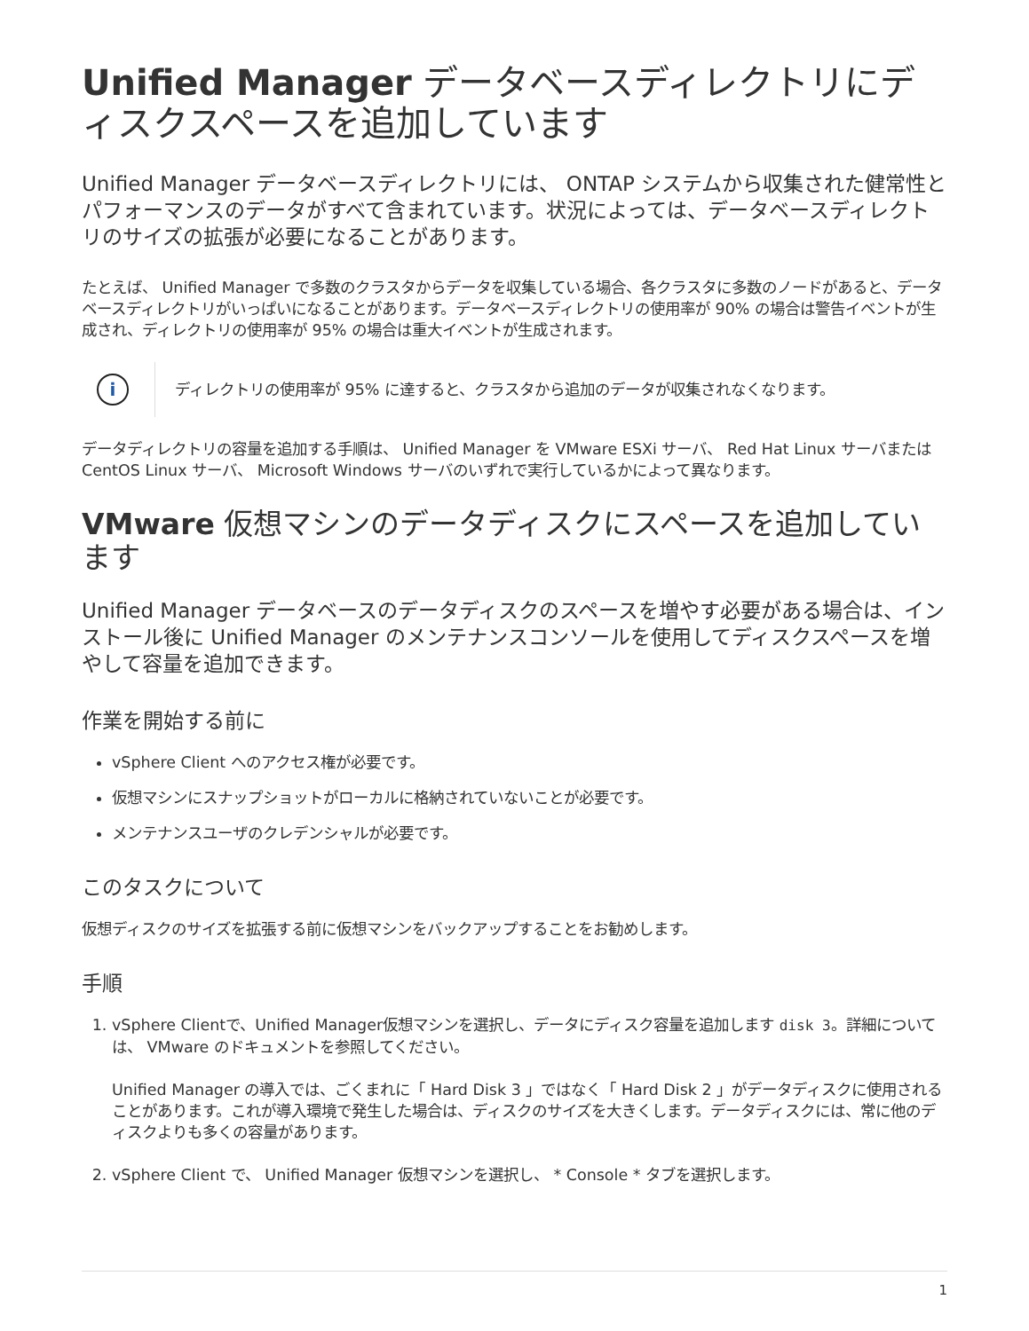Unified Manager データベースディレクトリにディスクスペースを追加しています
Unified Manager データベースディレクトリには、 ONTAP システムから収集された健常性とパフォーマンスのデータがすべて含まれています。状況によっては、データベースディレクトリのサイズの拡張が必要になることがあります。
たとえば、 Unified Manager で多数のクラスタからデータを収集している場合、各クラスタに多数のノードがあると、データベースディレクトリがいっぱいになることがあります。データベースディレクトリの使用率が 90% の場合は警告イベントが生成され、ディレクトリの使用率が 95% の場合は重大イベントが生成されます。
i
ディレクトリの使用率が 95% に達すると、クラスタから追加のデータが収集されなくなります。
データディレクトリの容量を追加する手順は、 Unified Manager を VMware ESXi サーバ、 Red Hat Linux サーバまたは CentOS Linux サーバ、 Microsoft Windows サーバのいずれで実行しているかによって異なります。
VMware 仮想マシンのデータディスクにスペースを追加しています
Unified Manager データベースのデータディスクのスペースを増やす必要がある場合は、インストール後に Unified Manager のメンテナンスコンソールを使用してディスクスペースを増やして容量を追加できます。
作業を開始する前に
vSphere Client へのアクセス権が必要です。
仮想マシンにスナップショットがローカルに格納されていないことが必要です。
メンテナンスユーザのクレデンシャルが必要です。
このタスクについて
仮想ディスクのサイズを拡張する前に仮想マシンをバックアップすることをお勧めします。
手順
1. vSphere Clientで、Unified Manager仮想マシンを選択し、データにディスク容量を追加します disk 3。詳細については、 VMware のドキュメントを参照してください。
Unified Manager の導入では、ごくまれに「 Hard Disk 3 」ではなく「 Hard Disk 2 」がデータディスクに使用されることがあります。これが導入環境で発生した場合は、ディスクのサイズを大きくします。データディスクには、常に他のディスクよりも多くの容量があります。
2. vSphere Client で、 Unified Manager 仮想マシンを選択し、 * Console * タブを選択します。
1